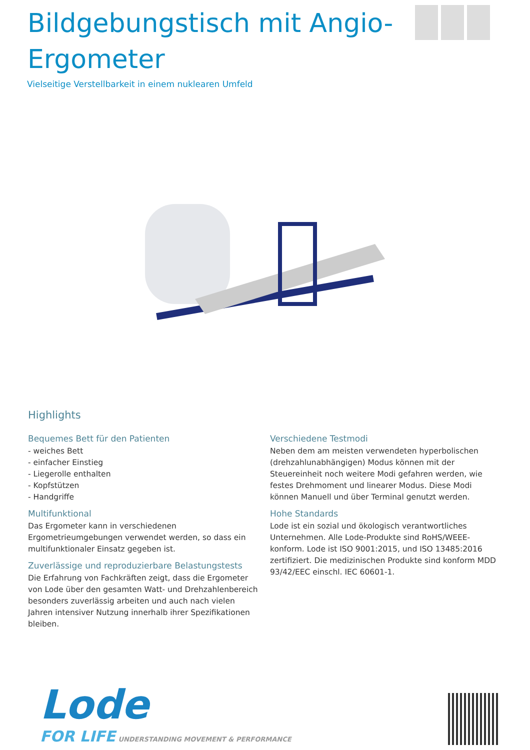Bildgebungstisch mit Angio-
Ergometer
Vielseitige Verstellbarkeit in einem nuklearen Umfeld
Highlights
Bequemes Bett für den Patienten
- weiches Bett
- einfacher Einstieg
- Liegerolle enthalten
- Kopfstützen
- Handgriffe
Multifunktional
Das Ergometer kann in verschiedenen Ergometrieumgebungen verwendet werden, so dass ein multifunktionaler Einsatz gegeben ist.
Zuverlässige und reproduzierbare Belastungstests
Die Erfahrung von Fachkräften zeigt, dass die Ergometer von Lode über den gesamten Watt- und Drehzahlenbereich besonders zuverlässig arbeiten und auch nach vielen Jahren intensiver Nutzung innerhalb ihrer Spezifikationen bleiben.
Verschiedene Testmodi
Neben dem am meisten verwendeten hyperbolischen (drehzahlunabhängigen) Modus können mit der Steuereinheit noch weitere Modi gefahren werden, wie festes Drehmoment und linearer Modus. Diese Modi können Manuell und über Terminal genutzt werden.
Hohe Standards
Lode ist ein sozial und ökologisch verantwortliches Unternehmen. Alle Lode-Produkte sind RoHS/WEEE-konform. Lode ist ISO 9001:2015, und ISO 13485:2016 zertifiziert. Die medizinischen Produkte sind konform MDD 93/42/EEC einschl. IEC 60601-1.
Lode
FOR LIFE UNDERSTANDING MOVEMENT & PERFORMANCE